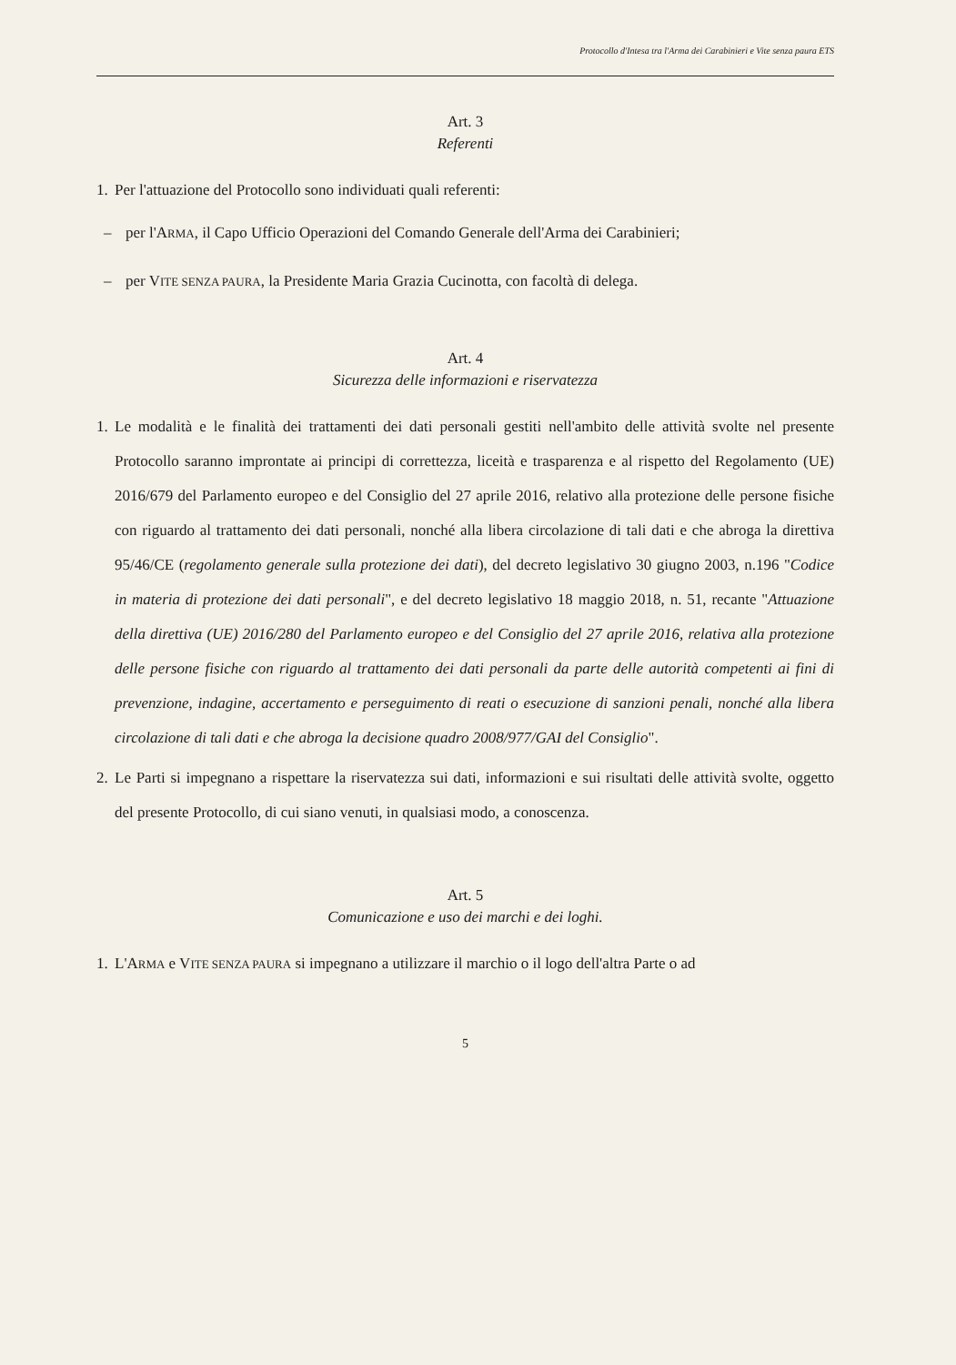Protocollo d'Intesa tra l'Arma dei Carabinieri e Vite senza paura ETS
Art. 3
Referenti
1. Per l'attuazione del Protocollo sono individuati quali referenti:
– per l'ARMA, il Capo Ufficio Operazioni del Comando Generale dell'Arma dei Carabinieri;
– per VITE SENZA PAURA, la Presidente Maria Grazia Cucinotta, con facoltà di delega.
Art. 4
Sicurezza delle informazioni e riservatezza
1. Le modalità e le finalità dei trattamenti dei dati personali gestiti nell'ambito delle attività svolte nel presente Protocollo saranno improntate ai principi di correttezza, liceità e trasparenza e al rispetto del Regolamento (UE) 2016/679 del Parlamento europeo e del Consiglio del 27 aprile 2016, relativo alla protezione delle persone fisiche con riguardo al trattamento dei dati personali, nonché alla libera circolazione di tali dati e che abroga la direttiva 95/46/CE (regolamento generale sulla protezione dei dati), del decreto legislativo 30 giugno 2003, n.196 "Codice in materia di protezione dei dati personali", e del decreto legislativo 18 maggio 2018, n. 51, recante "Attuazione della direttiva (UE) 2016/280 del Parlamento europeo e del Consiglio del 27 aprile 2016, relativa alla protezione delle persone fisiche con riguardo al trattamento dei dati personali da parte delle autorità competenti ai fini di prevenzione, indagine, accertamento e perseguimento di reati o esecuzione di sanzioni penali, nonché alla libera circolazione di tali dati e che abroga la decisione quadro 2008/977/GAI del Consiglio".
2. Le Parti si impegnano a rispettare la riservatezza sui dati, informazioni e sui risultati delle attività svolte, oggetto del presente Protocollo, di cui siano venuti, in qualsiasi modo, a conoscenza.
Art. 5
Comunicazione e uso dei marchi e dei loghi.
1. L'ARMA e VITE SENZA PAURA si impegnano a utilizzare il marchio o il logo dell'altra Parte o ad
5